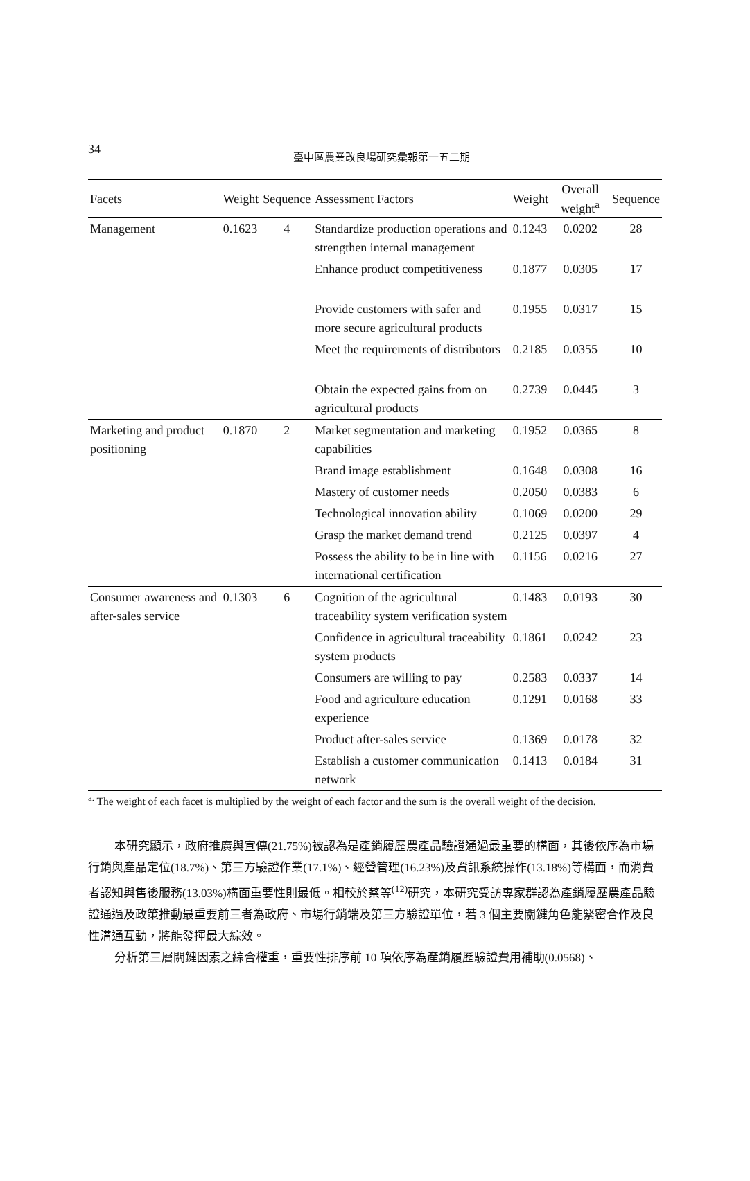34
臺中區農業改良場研究彙報第一五二期
| Facets | Weight | Sequence | Assessment Factors | Weight | Overall weight<sup>a</sup> | Sequence |
| --- | --- | --- | --- | --- | --- | --- |
| Management | 0.1623 | 4 | Standardize production operations and strengthen internal management | 0.1243 | 0.0202 | 28 |
| | | | Enhance product competitiveness | 0.1877 | 0.0305 | 17 |
| | | | Provide customers with safer and more secure agricultural products | 0.1955 | 0.0317 | 15 |
| | | | Meet the requirements of distributors | 0.2185 | 0.0355 | 10 |
| | | | Obtain the expected gains from on agricultural products | 0.2739 | 0.0445 | 3 |
| Marketing and product positioning | 0.1870 | 2 | Market segmentation and marketing capabilities | 0.1952 | 0.0365 | 8 |
| | | | Brand image establishment | 0.1648 | 0.0308 | 16 |
| | | | Mastery of customer needs | 0.2050 | 0.0383 | 6 |
| | | | Technological innovation ability | 0.1069 | 0.0200 | 29 |
| | | | Grasp the market demand trend | 0.2125 | 0.0397 | 4 |
| | | | Possess the ability to be in line with international certification | 0.1156 | 0.0216 | 27 |
| Consumer awareness and after-sales service | 0.1303 | 6 | Cognition of the agricultural traceability system verification system | 0.1483 | 0.0193 | 30 |
| | | | Confidence in agricultural traceability system products | 0.1861 | 0.0242 | 23 |
| | | | Consumers are willing to pay | 0.2583 | 0.0337 | 14 |
| | | | Food and agriculture education experience | 0.1291 | 0.0168 | 33 |
| | | | Product after-sales service | 0.1369 | 0.0178 | 32 |
| | | | Establish a customer communication network | 0.1413 | 0.0184 | 31 |
<sup>a.</sup> The weight of each facet is multiplied by the weight of each factor and the sum is the overall weight of the decision.
本研究顯示，政府推廣與宣傳(21.75%)被認為是產銷履歷農產品驗證通過最重要的構面，其後依序為市場行銷與產品定位(18.7%)、第三方驗證作業(17.1%)、經營管理(16.23%)及資訊系統操作(13.18%)等構面，而消費者認知與售後服務(13.03%)構面重要性則最低。相較於蔡等<sup>(12)</sup>研究，本研究受訪專家群認為產銷履歷農產品驗證通過及政策推動最重要前三者為政府、市場行銷端及第三方驗證單位，若 3 個主要關鍵角色能緊密合作及良性溝通互動，將能發揮最大綜效。
分析第三層關鍵因素之綜合權重，重要性排序前 10 項依序為產銷履歷驗證費用補助(0.0568)、